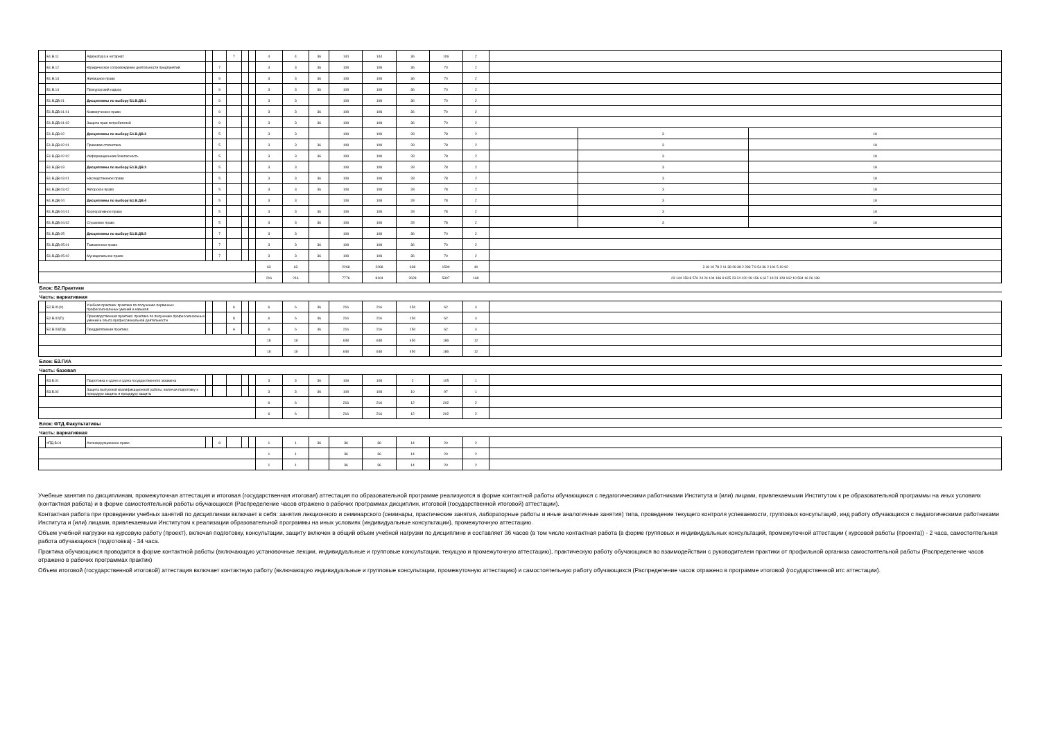| | Б1.В.11 | Адвокатура и нотариат | | | 7 | | | 4 | 4 | 36 | 144 | 144 | 36 | 106 | 2 | | | |
| | Б1.В.12 | Юридическое сопровождение деятельности предприятий | | 7 | | | | 3 | 3 | 36 | 108 | 108 | 36 | 70 | 2 | | | |
| | Б1.В.13 | Жилищное право | | 9 | | | | 3 | 3 | 36 | 108 | 108 | 36 | 70 | 2 | | | |
| | Б1.В.14 | Прокурорский надзор | | 9 | | | | 3 | 3 | 36 | 108 | 108 | 36 | 70 | 2 | | | |
| | Б1.В.ДВ.01 | Дисциплины по выбору Б1.В.ДВ.1 | | 9 | | | | 3 | 3 | | 108 | 108 | 36 | 70 | 2 | | | |
| | Б1.В.ДВ.01.01 | Коммерческое право | | 9 | | | | 3 | 3 | 36 | 108 | 108 | 36 | 70 | 2 | | | |
| | Б1.В.ДВ.01.02 | Защита прав потребителей | | 9 | | | | 3 | 3 | 36 | 108 | 108 | 36 | 70 | 2 | | | |
| | Б1.В.ДВ.02 | Дисциплины по выбору Б1.В.ДВ.2 | | 5 | | | | 3 | 3 | | 108 | 108 | 28 | 78 | 2 | | 3 | 18 |
| | Б1.В.ДВ.02.01 | Правовая статистика | | 5 | | | | 3 | 3 | 36 | 108 | 108 | 28 | 78 | 2 | | 3 | 18 |
| | Б1.В.ДВ.02.02 | Информационная безопасность | | 5 | | | | 3 | 3 | 36 | 108 | 108 | 28 | 78 | 2 | | 3 | 18 |
| | Б1.В.ДВ.03 | Дисциплины по выбору Б1.В.ДВ.3 | | 5 | | | | 3 | 3 | | 108 | 108 | 28 | 78 | 2 | | 3 | 18 |
| | Б1.В.ДВ.03.01 | Наследственное право | | 5 | | | | 3 | 3 | 36 | 108 | 108 | 28 | 78 | 2 | | 3 | 18 |
| | Б1.В.ДВ.03.02 | Авторское право | | 5 | | | | 3 | 3 | 36 | 108 | 108 | 28 | 78 | 2 | | 3 | 18 |
| | Б1.В.ДВ.04 | Дисциплины по выбору Б1.В.ДВ.4 | | 5 | | | | 3 | 3 | | 108 | 108 | 28 | 78 | 2 | | 3 | 18 |
| | Б1.В.ДВ.04.01 | Корпоративное право | | 5 | | | | 3 | 3 | 36 | 108 | 108 | 28 | 78 | 2 | | 3 | 18 |
| | Б1.В.ДВ.04.02 | Страховое право | | 5 | | | | 3 | 3 | 36 | 108 | 108 | 28 | 78 | 2 | | 3 | 18 |
| | Б1.В.ДВ.05 | Дисциплины по выбору Б1.В.ДВ.5 | | 7 | | | | 3 | 3 | | 108 | 108 | 36 | 70 | 2 | | | |
| | Б1.В.ДВ.05.01 | Таможенное право | | 7 | | | | 3 | 3 | 36 | 108 | 108 | 36 | 70 | 2 | | | |
| | Б1.В.ДВ.05.02 | Муниципальное право | | 7 | | | | 3 | 3 | 36 | 108 | 108 | 36 | 70 | 2 | | | |
| | | | | | | | | 63 | 63 | | 2268 | 2268 | 638 | 1590 | 40 | 3 18 10 78 2 11 38 28 38 2 283 7 8 54 36 2 191 5 19 92 | | |
| | | | | | | | | 216 | 216 | | 7776 | 8104 | 2628 | 5307 | 169 | 23 144 158 8 576 24 24 104 186 8 625 23 24 120 28 156 6 617 19 23 128 162 10 594 16 26 138 | | |
| Блок: Б2.Практики | | | | | | | | | | | | | | | | | | |
| Часть: вариативная | | | | | | | | | | | | | | | | | | |
| | Б2.В.01(У) | Учебная практика: практика по получению первичных профессиональных умений и навыков | | | 6 | | | 6 | 6 | 36 | 216 | 216 | 150 | 62 | 4 | | | |
| | Б2.В.02(П) | Производственная практика: практика по получению профессиональных умений и опыта профессиональной деятельности | | | 8 | | | 6 | 6 | 36 | 216 | 216 | 150 | 62 | 4 | | | |
| | Б2.В.03(Пд) | Преддипломная практика | | | А | | | 6 | 6 | 36 | 216 | 216 | 150 | 62 | 4 | | | |
| | | | | | | | | 18 | 18 | | 648 | 648 | 450 | 186 | 12 | | | |
| | | | | | | | | 18 | 18 | | 648 | 648 | 450 | 186 | 12 | | | |
| Блок: Б3.ГИА | | | | | | | | | | | | | | | | | | |
| Часть: базовая | | | | | | | | | | | | | | | | | | |
| | Б3.Б.01 | Подготовка к сдаче и сдача государственного экзамена | | | | | | 3 | 3 | 36 | 108 | 108 | 2 | 105 | 1 | | | |
| | Б3.Б.02 | Защита выпускной квалификационной работы, включая подготовку к процедуре защиты и процедуру защиты | | | | | | 3 | 3 | 36 | 108 | 108 | 10 | 97 | 1 | | | |
| | | | | | | | | 6 | 6 | | 216 | 216 | 12 | 202 | 2 | | | |
| | | | | | | | | 6 | 6 | | 216 | 216 | 12 | 202 | 2 | | | |
| Блок: ФТД.Факультативы | | | | | | | | | | | | | | | | | | |
| Часть: вариативная | | | | | | | | | | | | | | | | | | |
| | ФТД.В.01 | Антикоррупционное право | | 8 | | | | 1 | 1 | 36 | 36 | 36 | 14 | 20 | 2 | | | |
| | | | | | | | | 1 | 1 | | 36 | 36 | 14 | 20 | 2 | | | |
| | | | | | | | | 1 | 1 | | 36 | 36 | 14 | 20 | 2 | | | |
Учебные занятия по дисциплинам, промежуточная аттестация и итоговая (государственная итоговая) аттестация по образовательной программе реализуются в форме контактной работы обучающихся с педагогическими работниками Института и (или) лицами, привлекаемыми Институтом к ре образовательной программы на иных условиях (контактная работа) и в форме самостоятельной работы обучающихся (Распределение часов отражено в рабочих программах дисциплин, итоговой (государственной итоговой) аттестации).
Контактная работа при проведении учебных занятий по дисциплинам включает в себя: занятия лекционного и семинарского (семинары, практические занятия, лабораторные работы и иные аналогичные занятия) типа, проведение текущего контроля успеваемости, групповых консультаций, инд работу обучающихся с педагогическими работниками Института и (или) лицами, привлекаемыми Институтом к реализации образовательной программы на иных условиях (индивидуальные консультации), промежуточную аттестацию.
Объем учебной нагрузки на курсовую работу (проект), включая подготовку, консультации, защиту включен в общий объем учебной нагрузки по дисциплине и составляет 36 часов (в том числе контактная работа (в форме групповых и индивидуальных консультаций, промежуточной аттестации ( курсовой работы (проекта)) - 2 часа, самостоятельная работа обучающихся (подготовка) - 34 часа.
Практика обучающихся проводится в форме контактной работы (включающую установочные лекции, индивидуальные и групповые консультации, текущую и промежуточную аттестацию), практическую работу обучающихся во взаимодействии с руководителем практики от профильной организа самостоятельной работы (Распределение часов отражено в рабочих программах практик)
Объем итоговой (государственной итоговой) аттестация включает контактную работу (включающую индивидуальные и групповые консультации, промежуточную аттестацию) и самостоятельную работу обучающихся (Распределение часов отражено в программе итоговой (государственной итс аттестации).